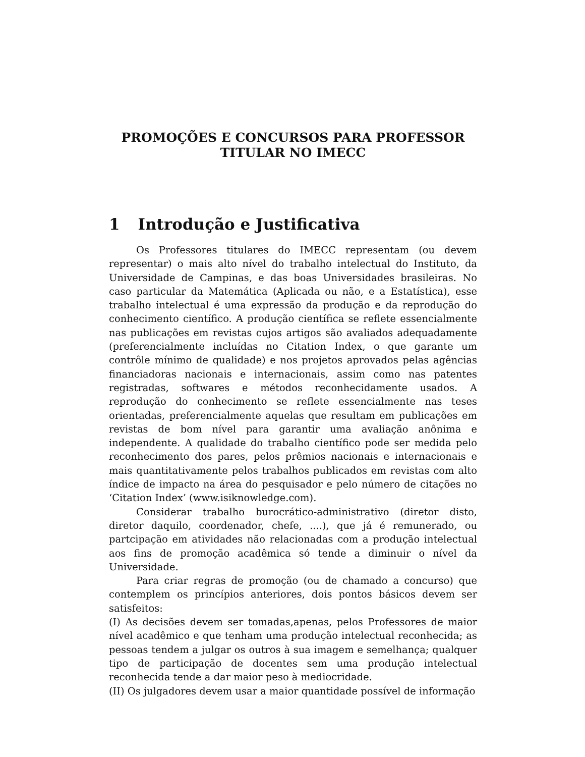PROMOÇÕES E CONCURSOS PARA PROFESSOR
TITULAR NO IMECC
1 Introdução e Justificativa
Os Professores titulares do IMECC representam (ou devem representar) o mais alto nível do trabalho intelectual do Instituto, da Universidade de Campinas, e das boas Universidades brasileiras. No caso particular da Matemática (Aplicada ou não, e a Estatística), esse trabalho intelectual é uma expressão da produção e da reprodução do conhecimento científico. A produção científica se reflete essencialmente nas publicações em revistas cujos artigos são avaliados adequadamente (preferencialmente incluídas no Citation Index, o que garante um contrôle mínimo de qualidade) e nos projetos aprovados pelas agências financiadoras nacionais e internacionais, assim como nas patentes registradas, softwares e métodos reconhecidamente usados. A reprodução do conhecimento se reflete essencialmente nas teses orientadas, preferencialmente aquelas que resultam em publicações em revistas de bom nível para garantir uma avaliação anônima e independente. A qualidade do trabalho científico pode ser medida pelo reconhecimento dos pares, pelos prêmios nacionais e internacionais e mais quantitativamente pelos trabalhos publicados em revistas com alto índice de impacto na área do pesquisador e pelo número de citações no ‘Citation Index’ (www.isiknowledge.com).
Considerar trabalho burocrático-administrativo (diretor disto, diretor daquilo, coordenador, chefe, ....), que já é remunerado, ou partcipação em atividades não relacionadas com a produção intelectual aos fins de promoção acadêmica só tende a diminuir o nível da Universidade.
Para criar regras de promoção (ou de chamado a concurso) que contemplem os princípios anteriores, dois pontos básicos devem ser satisfeitos:
(I) As decisões devem ser tomadas,apenas, pelos Professores de maior nível acadêmico e que tenham uma produção intelectual reconhecida; as pessoas tendem a julgar os outros à sua imagem e semelhança; qualquer tipo de participação de docentes sem uma produção intelectual reconhecida tende a dar maior peso à mediocridade.
(II) Os julgadores devem usar a maior quantidade possível de informação